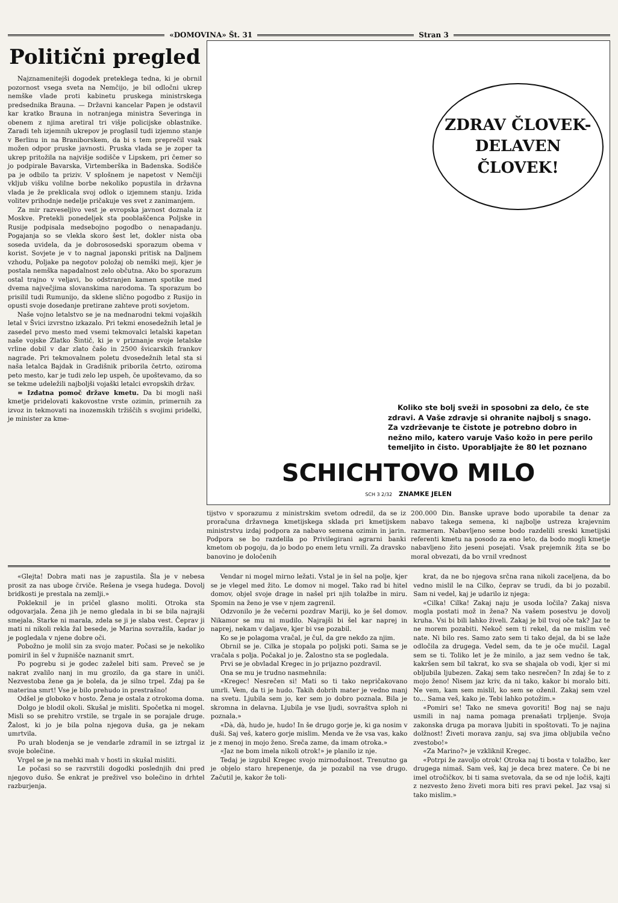«DOMOVINA» Št. 31 Stran 3
Politični pregled
Najznamenitejši dogodek preteklega tedna, ki je obrnil pozornost vsega sveta na Nemčijo, je bil odločni ukrep nemške vlade proti kabinetu pruskega ministrskega predsednika Brauna. — Državni kancelar Papen je odstavil kar kratko Brauna in notranjega ministra Severinga in obenem z njima aretiral tri višje policijske oblastnike. Zaradi teh izjemnih ukrepov je proglasil tudi izjemno stanje v Berlinu in na Braniborskem, da bi s tem preprečil vsak možen odpor pruske javnosti. Pruska vlada se je zoper ta ukrep pritožila na najvišje sodišče v Lipskem, pri čemer so jo podpirale Bavarska, Virtemberška in Badenska. Sodišče pa je odbilo ta priziv. V splošnem je napetost v Nemčiji vkljub višku volilne borbe nekoliko popustila in državna vlada je že preklicala svoj odlok o izjemnem stanju. Izida volitev prihodnje nedelje pričakuje ves svet z zanimanjem.
Za mir razveseljivo vest je evropska javnost doznala iz Moskve. Pretekli ponedeljek sta pooblaščenca Poljske in Rusije podpisala medsebojno pogodbo o nenapadanju. Pogajanja so se vlekla skoro šest let, dokler nista oba soseda uvidela, da je dobrososedski sporazum obema v korist. Sovjete je v to nagnal japonski pritisk na Daljnem vzhodu, Poljake pa negotov položaj ob nemški meji, kjer je postala nemška napadalnost zelo občutna. Ako bo sporazum ostal trajno v veljavi, bo odstranjen kamen spotike med dvema največjima slovanskima narodoma. Ta sporazum bo prisilil tudi Rumunijo, da sklene slično pogodbo z Rusijo in opusti svoje dosedanje pretirane zahteve proti sovjetom.
Naše vojno letalstvo se je na mednarodni tekmi vojaških letal v Švici izvrstno izkazalo. Pri tekmi enosedežnih letal je zasedel prvo mesto med vsemi tekmovalci letalski kapetan naše vojske Zlatko Šintič, ki je v priznanje svoje letalske vrline dobil v dar zlato čašo in 2500 švicarskih frankov nagrade. Pri tekmovalnem poletu dvosedežnih letal sta si naša letalca Bajdak in Gradišnik priborila četrto, oziroma peto mesto, kar je tudi zelo lep uspeh, če upoštevamo, da so se tekme udeležili najboljši vojaški letalci evropskih držav.
= Izdatna pomoč države kmetu. Da bi mogli naši kmetje pridelovati kakovostne vrste ozimin, primernih za izvoz in tekmovati na inozemskih tržiščih s svojimi pridelki, je minister za kme-
ZDRAV ČLOVEK-
DELAVEN ČLOVEK!
Koliko ste bolj sveži in sposobni za delo, če ste zdravi. A Vaše zdravje si ohranite najbolj s snago. Za vzdrževanje te čistote je potrebno dobro in nežno milo, katero varuje Vašo kožo in pere perilo temeljito in čisto. Uporabljajte že 80 let poznano
SCHICHTOVO MILO
SCH 3 2/32 ZNAMKE JELEN
tijstvo v sporazumu z ministrskim svetom odredil, da se iz proračuna državnega kmetijskega sklada pri kmetijskem ministrstvu izdaj podpora za nabavo semena ozimin in jarin. Podpora se bo razdelila po Privilegirani agrarni banki kmetom ob pogoju, da jo bodo po enem letu vrnili. Za dravsko banovino je določenih
200.000 Din. Banske uprave bodo uporabile ta denar za nabavo takega semena, ki najbolje ustreza krajevnim razmeram. Nabavljeno seme bodo razdelili sreski kmetijski referenti kmetu na posodo za eno leto, da bodo mogli kmetje nabavljeno žito jeseni posejati. Vsak prejemnik žita se bo moral obvezati, da bo vrnil vrednost
«Glejta! Dobra mati nas je zapustila. Šla je v nebesa prosit za nas uboge črviče. Rešena je vsega hudega. Dovolj bridkosti je prestala na zemlji.»
Pokleknil je in pričel glasno moliti. Otroka sta odgovarjala. Žena jih je nemo gledala in bi se bila najrajši smejala. Starke ni marala, zdela se ji je slaba vest. Čeprav ji mati ni nikoli rekla žal besede, je Marina sovražila, kadar jo je pogledala v njene dobre oči.
Pobožno je molil sin za svojo mater. Počasi se je nekoliko pomiril in šel v župnišče naznanit smrt.
Po pogrebu si je godec zaželel biti sam. Preveč se je nakrat zvalilo nanj in mu grozilo, da ga stare in uniči. Nezvestoba žene ga je bolela, da je silno trpel. Zdaj pa še materina smrt! Vse je bilo prehudo in prestrašno!
Odšel je globoko v hosto. Žena je ostala z otrokoma doma.
Dolgo je blodil okoli. Skušal je misliti. Spočetka ni mogel. Misli so se prehitro vrstile, se trgale in se porajale druge. Žalost, ki jo je bila polna njegova duša, ga je nekam umrtvila.
Po urah blodenja se je vendarle zdramil in se iztrgal iz svoje bolečine.
Vrgel se je na mehki mah v hosti in skušal misliti.
Le počasi so se razvrstili dogodki poslednjih dni pred njegovo dušo. Še enkrat je preživel vso bolečino in drhtel razburjenja.
Vendar ni mogel mirno ležati. Vstal je in šel na polje, kjer se je vlegel med žito. Le domov ni mogel. Tako rad bi hitel domov, objel svoje drage in našel pri njih tolažbe in miru. Spomin na ženo je vse v njem zagrenil.
Odzvonilo je že večerni pozdrav Mariji, ko je šel domov. Nikamor se mu ni mudilo. Najrajši bi šel kar naprej in naprej, nekam v daljave, kjer bi vse pozabil.
Ko se je polagoma vračal, je čul, da gre nekdo za njim.
Obrnil se je. Cilka je stopala po poljski poti. Sama se je vračala s polja. Počakal jo je. Žalostno sta se pogledala.
Prvi se je obvladal Kregec in jo prijazno pozdravil.
Ona se mu je trudno nasmehnila:
«Kregec! Nesrečen si! Mati so ti tako nepričakovano umrli. Vem, da ti je hudo. Takih dobrih mater je vedno manj na svetu. Ljubila sem jo, ker sem jo dobro poznala. Bila je skromna in delavna. Ljubila je vse ljudi, sovraštva sploh ni poznala.»
«Dà, dà, hudo je, hudo! In še drugo gorje je, ki ga nosim v duši. Saj veš, katero gorje mislim. Menda ve že vsa vas, kako je z menoj in mojo ženo. Sreča zame, da imam otroka.»
«Jaz ne bom imela nikoli otrok!» je planilo iz nje.
Tedaj je izgubil Kregec svojo mirnodušnost. Trenutno ga je objelo staro hrepenenje, da je pozabil na vse drugo. Začutil je, kakor že toli-
krat, da ne bo njegova srčna rana nikoli zaceljena, da bo vedno mislil le na Cilko, čeprav se trudi, da bi jo pozabil. Sam ni vedel, kaj je udarilo iz njega:
«Cilka! Cilka! Zakaj naju je usoda ločila? Zakaj nisva mogla postati mož in žena? Na vašem posestvu je dovolj kruha. Vsi bi bili lahko živeli. Zakaj je bil tvoj oče tak? Jaz te ne morem pozabiti. Nekoč sem ti rekel, da ne mislim več nate. Ni bilo res. Samo zato sem ti tako dejal, da bi se laže odločila za drugega. Vedel sem, da te je oče mučil. Lagal sem se ti. Toliko let je že minilo, a jaz sem vedno še tak, kakršen sem bil takrat, ko sva se shajala ob vodi, kjer si mi obljubila ljubezen. Zakaj sem tako nesrečen? In zdaj še to z mojo ženo! Nisem jaz kriv, da ni tako, kakor bi moralo biti. Ne vem, kam sem mislil, ko sem se oženil. Zakaj sem vzel to... Sama veš, kako je. Tebi lahko potožim.»
«Pomiri se! Tako ne smeva govoriti! Bog naj se naju usmili in naj nama pomaga prenašati trpljenje. Svoja zakonska druga pa morava ljubiti in spoštovati. To je najina dolžnost! Živeti morava zanju, saj sva jima obljubila večno zvestobo!»
«Za Marino?» je vzkliknil Kregec.
«Potrpi že zavoljo otrok! Otroka naj ti bosta v tolažbo, ker drugega nimaš. Sam veš, kaj je deca brez matere. Če bi ne imel otročičkov, bi ti sama svetovala, da se od nje ločiš, kajti z nezvesto ženo živeti mora biti res pravi pekel. Jaz vsaj si tako mislim.»